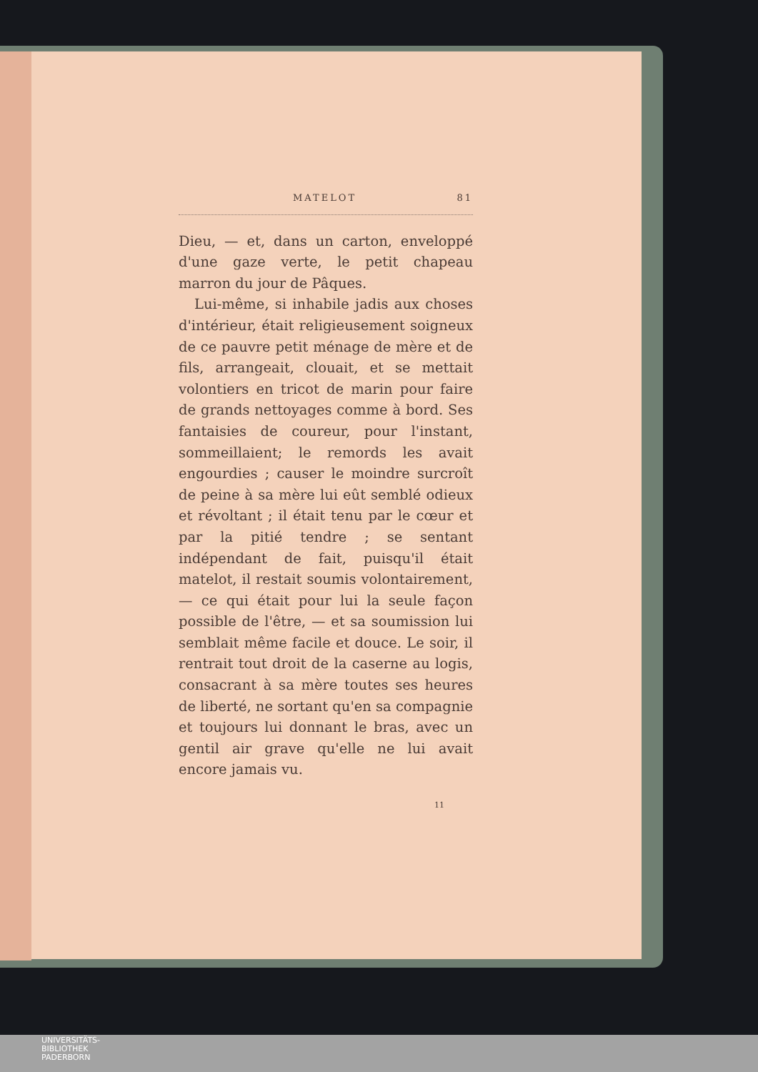MATELOT 81
Dieu, — et, dans un carton, enveloppé d'une gaze verte, le petit chapeau marron du jour de Pâques.
Lui-même, si inhabile jadis aux choses d'intérieur, était religieusement soigneux de ce pauvre petit ménage de mère et de fils, arrangeait, clouait, et se mettait volontiers en tricot de marin pour faire de grands nettoyages comme à bord. Ses fantaisies de coureur, pour l'instant, sommeillaient; le remords les avait engourdies ; causer le moindre surcroît de peine à sa mère lui eût semblé odieux et révoltant ; il était tenu par le cœur et par la pitié tendre ; se sentant indépendant de fait, puisqu'il était matelot, il restait soumis volontairement, — ce qui était pour lui la seule façon possible de l'être, — et sa soumission lui semblait même facile et douce. Le soir, il rentrait tout droit de la caserne au logis, consacrant à sa mère toutes ses heures de liberté, ne sortant qu'en sa compagnie et toujours lui donnant le bras, avec un gentil air grave qu'elle ne lui avait encore jamais vu.
11
UNIVERSITÄTS-
BIBLIOTHEK
PADERBORN